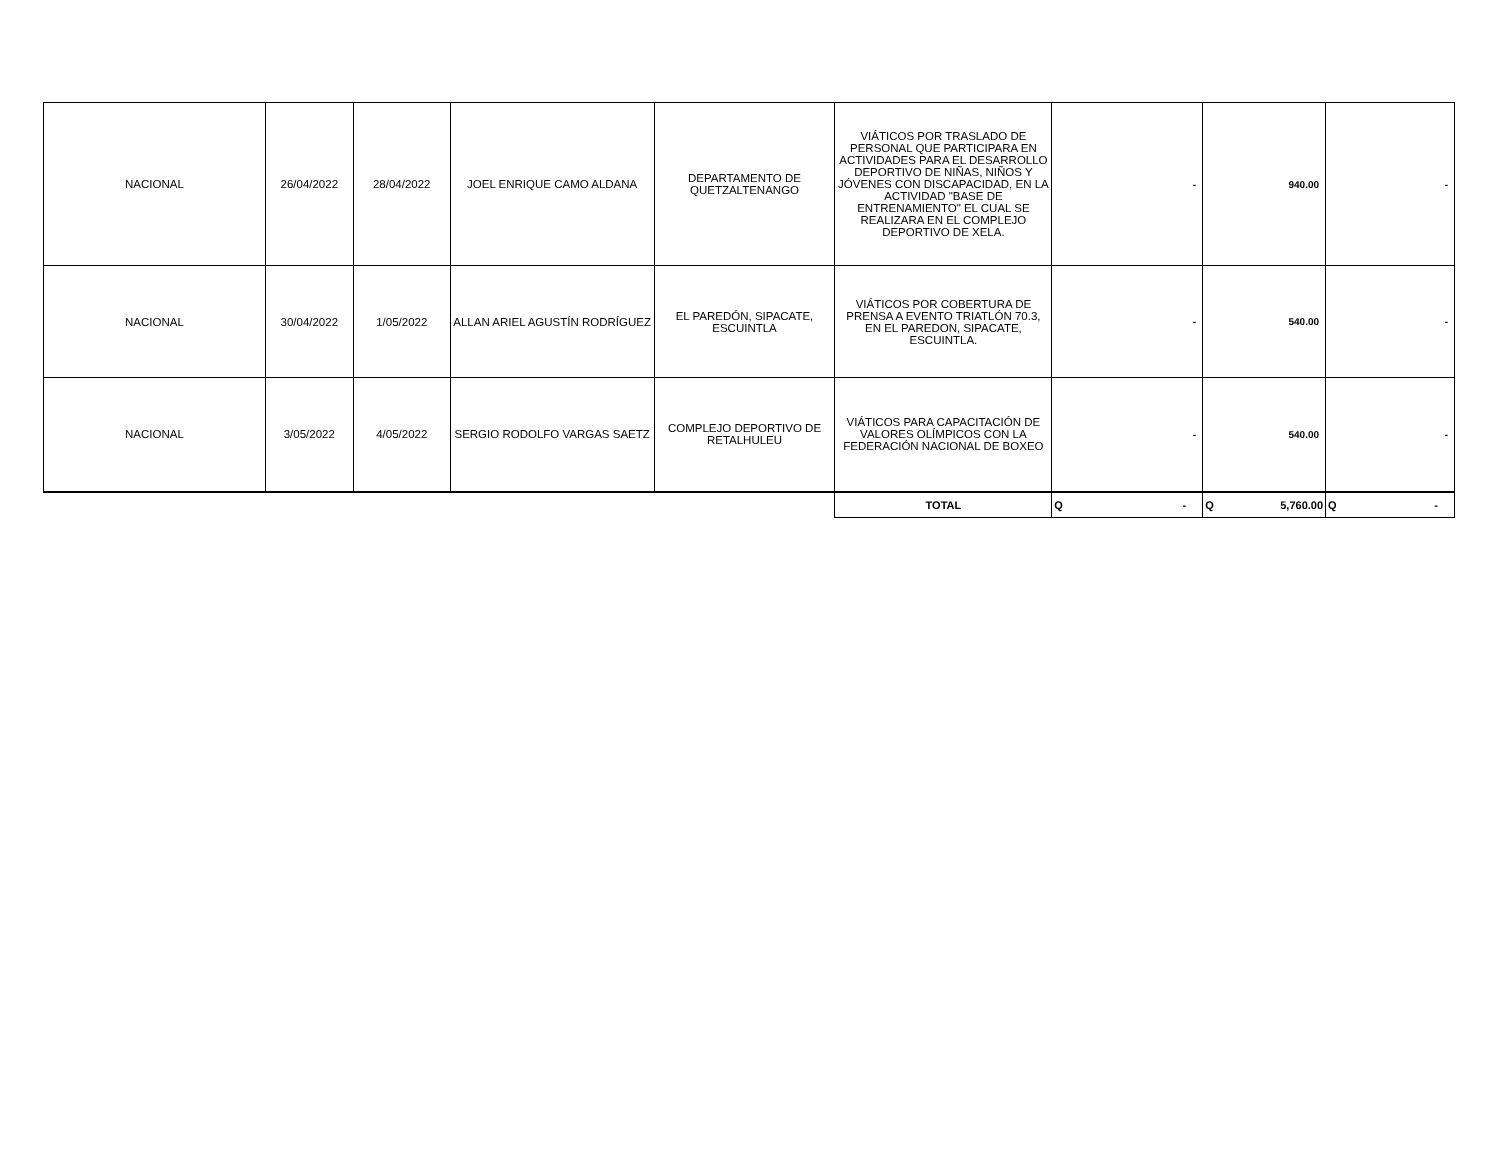| NACIONAL | 26/04/2022 | 28/04/2022 | JOEL ENRIQUE CAMO ALDANA | DEPARTAMENTO DE QUETZALTENANGO | VIÁTICOS POR TRASLADO DE PERSONAL QUE PARTICIPARA EN ACTIVIDADES PARA EL DESARROLLO DEPORTIVO DE NIÑAS, NIÑOS Y JÓVENES CON DISCAPACIDAD, EN LA ACTIVIDAD "BASE DE ENTRENAMIENTO" EL CUAL SE REALIZARA EN EL COMPLEJO DEPORTIVO DE XELA. | - | 940.00 | - |
| NACIONAL | 30/04/2022 | 1/05/2022 | ALLAN ARIEL AGUSTÍN RODRÍGUEZ | EL PAREDÓN, SIPACATE, ESCUINTLA | VIÁTICOS POR COBERTURA DE PRENSA A EVENTO TRIATLÓN 70.3, EN EL PAREDON, SIPACATE, ESCUINTLA. | - | 540.00 | - |
| NACIONAL | 3/05/2022 | 4/05/2022 | SERGIO RODOLFO VARGAS SAETZ | COMPLEJO DEPORTIVO DE RETALHULEU | VIÁTICOS PARA CAPACITACIÓN DE VALORES OLÍMPICOS CON LA FEDERACIÓN NACIONAL DE BOXEO | - | 540.00 | - |
| | | | | | TOTAL | Q - | Q 5,760.00 | Q - |